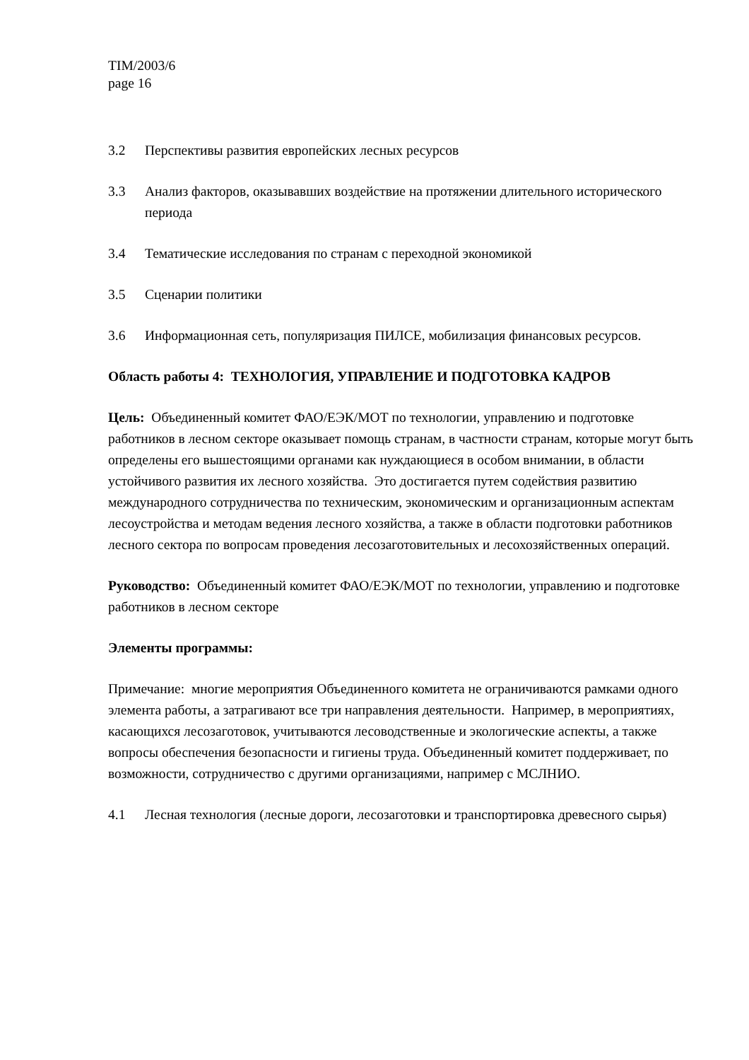TIM/2003/6
page 16
3.2 Перспективы развития европейских лесных ресурсов
3.3 Анализ факторов, оказывавших воздействие на протяжении длительного исторического периода
3.4 Тематические исследования по странам с переходной экономикой
3.5 Сценарии политики
3.6 Информационная сеть, популяризация ПИЛСЕ, мобилизация финансовых ресурсов.
Область работы 4: ТЕХНОЛОГИЯ, УПРАВЛЕНИЕ И ПОДГОТОВКА КАДРОВ
Цель: Объединенный комитет ФАО/ЕЭК/МОТ по технологии, управлению и подготовке работников в лесном секторе оказывает помощь странам, в частности странам, которые могут быть определены его вышестоящими органами как нуждающиеся в особом внимании, в области устойчивого развития их лесного хозяйства. Это достигается путем содействия развитию международного сотрудничества по техническим, экономическим и организационным аспектам лесоустройства и методам ведения лесного хозяйства, а также в области подготовки работников лесного сектора по вопросам проведения лесозаготовительных и лесохозяйственных операций.
Руководство: Объединенный комитет ФАО/ЕЭК/МОТ по технологии, управлению и подготовке работников в лесном секторе
Элементы программы:
Примечание: многие мероприятия Объединенного комитета не ограничиваются рамками одного элемента работы, а затрагивают все три направления деятельности. Например, в мероприятиях, касающихся лесозаготовок, учитываются лесоводственные и экологические аспекты, а также вопросы обеспечения безопасности и гигиены труда. Объединенный комитет поддерживает, по возможности, сотрудничество с другими организациями, например с МСЛНИО.
4.1 Лесная технология (лесные дороги, лесозаготовки и транспортировка древесного сырья)